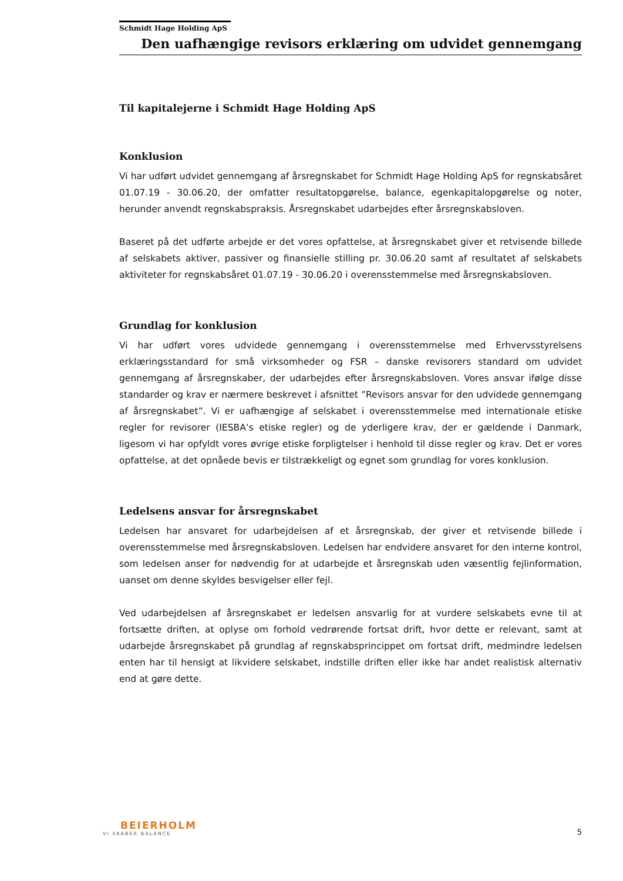Schmidt Hage Holding ApS
Den uafhængige revisors erklæring om udvidet gennemgang
Til kapitalejerne i Schmidt Hage Holding ApS
Konklusion
Vi har udført udvidet gennemgang af årsregnskabet for Schmidt Hage Holding ApS for regnskabsåret 01.07.19 - 30.06.20, der omfatter resultatopgørelse, balance, egenkapitalopgørelse og noter, herunder anvendt regnskabspraksis. Årsregnskabet udarbejdes efter årsregnskabsloven.
Baseret på det udførte arbejde er det vores opfattelse, at årsregnskabet giver et retvisende billede af selskabets aktiver, passiver og finansielle stilling pr. 30.06.20 samt af resultatet af selskabets aktiviteter for regnskabsåret 01.07.19 - 30.06.20 i overensstemmelse med årsregnskabsloven.
Grundlag for konklusion
Vi har udført vores udvidede gennemgang i overensstemmelse med Erhvervsstyrelsens erklæringsstandard for små virksomheder og FSR – danske revisorers standard om udvidet gennemgang af årsregnskaber, der udarbejdes efter årsregnskabsloven. Vores ansvar ifølge disse standarder og krav er nærmere beskrevet i afsnittet ”Revisors ansvar for den udvidede gennemgang af årsregnskabet”. Vi er uafhængige af selskabet i overensstemmelse med internationale etiske regler for revisorer (IESBA’s etiske regler) og de yderligere krav, der er gældende i Danmark, ligesom vi har opfyldt vores øvrige etiske forpligtelser i henhold til disse regler og krav. Det er vores opfattelse, at det opnåede bevis er tilstrækkeligt og egnet som grundlag for vores konklusion.
Ledelsens ansvar for årsregnskabet
Ledelsen har ansvaret for udarbejdelsen af et årsregnskab, der giver et retvisende billede i overensstemmelse med årsregnskabsloven. Ledelsen har endvidere ansvaret for den interne kontrol, som ledelsen anser for nødvendig for at udarbejde et årsregnskab uden væsentlig fejlinformation, uanset om denne skyldes besvigelser eller fejl.
Ved udarbejdelsen af årsregnskabet er ledelsen ansvarlig for at vurdere selskabets evne til at fortsætte driften, at oplyse om forhold vedrørende fortsat drift, hvor dette er relevant, samt at udarbejde årsregnskabet på grundlag af regnskabsprincippet om fortsat drift, medmindre ledelsen enten har til hensigt at likvidere selskabet, indstille driften eller ikke har andet realistisk alternativ end at gøre dette.
BEIERHOLM
VI SKABER BALANCE
5